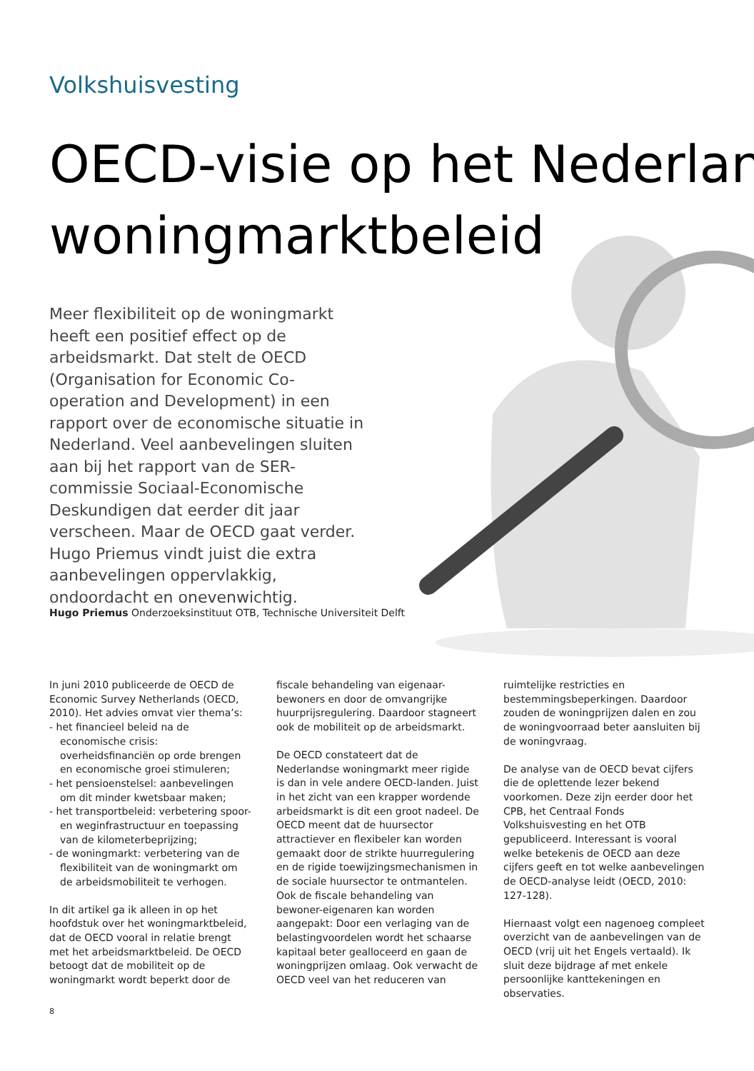Volkshuisvesting
OECD-visie op het Nederlan
woningmarktbeleid
Meer flexibiliteit op de woningmarkt heeft een positief effect op de arbeidsmarkt. Dat stelt de OECD (Organisation for Economic Co-operation and Development) in een rapport over de economische situatie in Nederland. Veel aanbevelingen sluiten aan bij het rapport van de SER-commissie Sociaal-Economische Deskundigen dat eerder dit jaar verscheen. Maar de OECD gaat verder. Hugo Priemus vindt juist die extra aanbevelingen oppervlakkig, ondoordacht en onevenwichtig.
Hugo Priemus Onderzoeksinstituut OTB, Technische Universiteit Delft
In juni 2010 publiceerde de OECD de Economic Survey Netherlands (OECD, 2010). Het advies omvat vier thema’s:
- het financieel beleid na de economische crisis: overheidsfinanciën op orde brengen en economische groei stimuleren;
- het pensioenstelsel: aanbevelingen om dit minder kwetsbaar maken;
- het transportbeleid: verbetering spoor- en weginfrastructuur en toepassing van de kilometerbeprijzing;
- de woningmarkt: verbetering van de flexibiliteit van de woningmarkt om de arbeidsmobiliteit te verhogen.
In dit artikel ga ik alleen in op het hoofdstuk over het woningmarktbeleid, dat de OECD vooral in relatie brengt met het arbeidsmarktbeleid. De OECD betoogt dat de mobiliteit op de woningmarkt wordt beperkt door de fiscale behandeling van eigenaar-bewoners en door de omvangrijke huurprijsregulering. Daardoor stagneert ook de mobiliteit op de arbeidsmarkt.
De OECD constateert dat de Nederlandse woningmarkt meer rigide is dan in vele andere OECD-landen. Juist in het zicht van een krapper wordende arbeidsmarkt is dit een groot nadeel. De OECD meent dat de huursector attractiever en flexibeler kan worden gemaakt door de strikte huurregulering en de rigide toewijzingsmechanismen in de sociale huursector te ontmantelen. Ook de fiscale behandeling van bewoner-eigenaren kan worden aangepakt: Door een verlaging van de belastingvoordelen wordt het schaarse kapitaal beter gealloceerd en gaan de woningprijzen omlaag. Ook verwacht de OECD veel van het reduceren van ruimtelijke restricties en bestemmingsbeperkingen. Daardoor zouden de woningprijzen dalen en zou de woningvoorraad beter aansluiten bij de woningvraag.
De analyse van de OECD bevat cijfers die de oplettende lezer bekend voorkomen. Deze zijn eerder door het CPB, het Centraal Fonds Volkshuisvesting en het OTB gepubliceerd. Interessant is vooral welke betekenis de OECD aan deze cijfers geeft en tot welke aanbevelingen de OECD-analyse leidt (OECD, 2010: 127-128).
Hiernaast volgt een nagenoeg compleet overzicht van de aanbevelingen van de OECD (vrij uit het Engels vertaald). Ik sluit deze bijdrage af met enkele persoonlijke kanttekeningen en observaties.
8